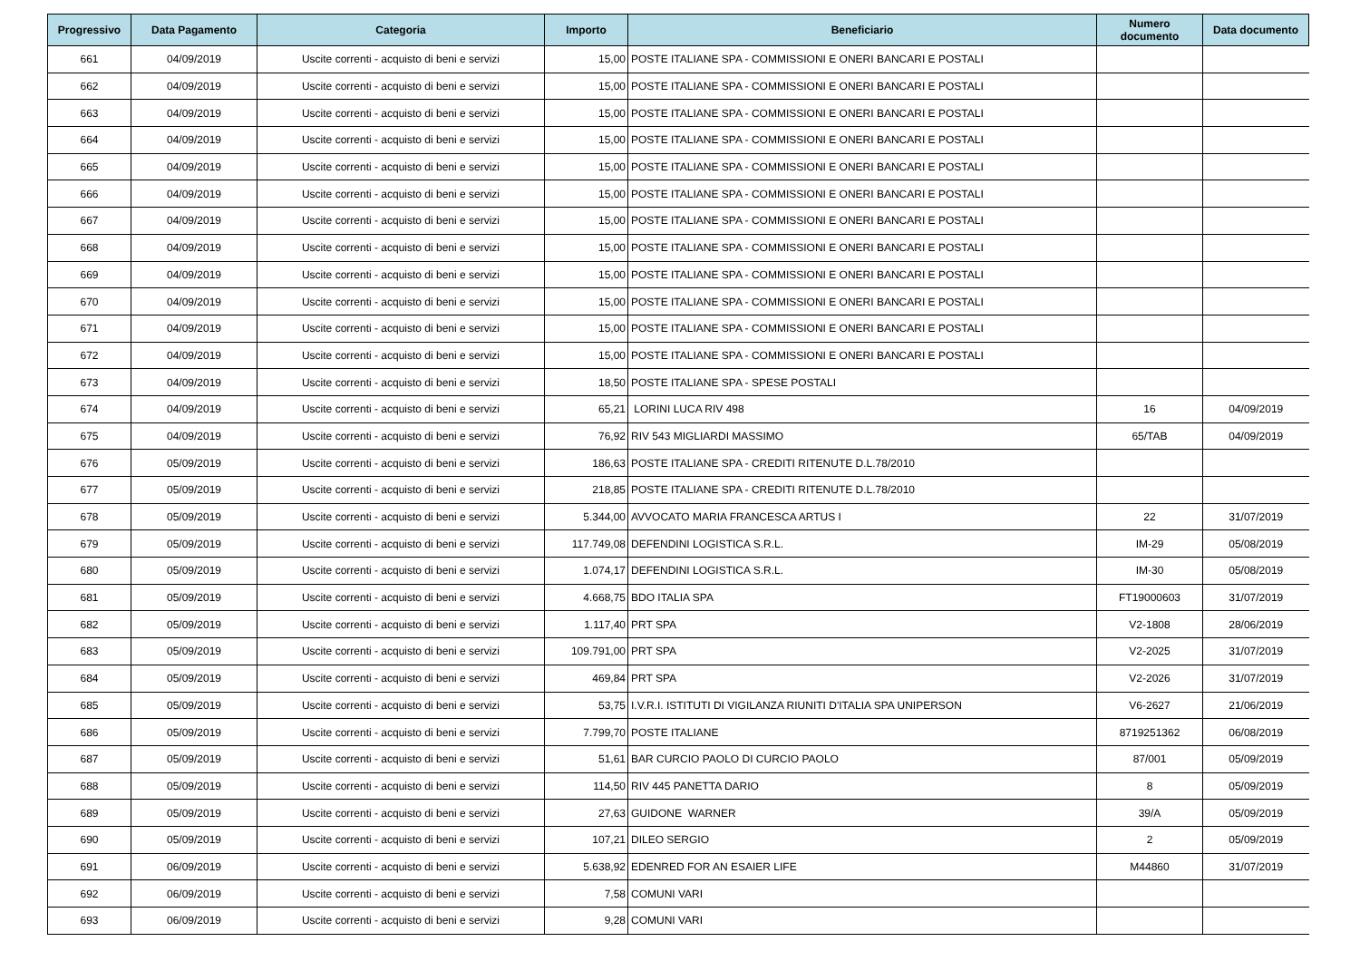| Progressivo | Data Pagamento | Categoria | Importo | Beneficiario | Numero documento | Data documento |
| --- | --- | --- | --- | --- | --- | --- |
| 661 | 04/09/2019 | Uscite correnti - acquisto di beni e servizi | 15,00 | POSTE ITALIANE SPA - COMMISSIONI E ONERI BANCARI E POSTALI | | |
| 662 | 04/09/2019 | Uscite correnti - acquisto di beni e servizi | 15,00 | POSTE ITALIANE SPA - COMMISSIONI E ONERI BANCARI E POSTALI | | |
| 663 | 04/09/2019 | Uscite correnti - acquisto di beni e servizi | 15,00 | POSTE ITALIANE SPA - COMMISSIONI E ONERI BANCARI E POSTALI | | |
| 664 | 04/09/2019 | Uscite correnti - acquisto di beni e servizi | 15,00 | POSTE ITALIANE SPA - COMMISSIONI E ONERI BANCARI E POSTALI | | |
| 665 | 04/09/2019 | Uscite correnti - acquisto di beni e servizi | 15,00 | POSTE ITALIANE SPA - COMMISSIONI E ONERI BANCARI E POSTALI | | |
| 666 | 04/09/2019 | Uscite correnti - acquisto di beni e servizi | 15,00 | POSTE ITALIANE SPA - COMMISSIONI E ONERI BANCARI E POSTALI | | |
| 667 | 04/09/2019 | Uscite correnti - acquisto di beni e servizi | 15,00 | POSTE ITALIANE SPA - COMMISSIONI E ONERI BANCARI E POSTALI | | |
| 668 | 04/09/2019 | Uscite correnti - acquisto di beni e servizi | 15,00 | POSTE ITALIANE SPA - COMMISSIONI E ONERI BANCARI E POSTALI | | |
| 669 | 04/09/2019 | Uscite correnti - acquisto di beni e servizi | 15,00 | POSTE ITALIANE SPA - COMMISSIONI E ONERI BANCARI E POSTALI | | |
| 670 | 04/09/2019 | Uscite correnti - acquisto di beni e servizi | 15,00 | POSTE ITALIANE SPA - COMMISSIONI E ONERI BANCARI E POSTALI | | |
| 671 | 04/09/2019 | Uscite correnti - acquisto di beni e servizi | 15,00 | POSTE ITALIANE SPA - COMMISSIONI E ONERI BANCARI E POSTALI | | |
| 672 | 04/09/2019 | Uscite correnti - acquisto di beni e servizi | 15,00 | POSTE ITALIANE SPA - COMMISSIONI E ONERI BANCARI E POSTALI | | |
| 673 | 04/09/2019 | Uscite correnti - acquisto di beni e servizi | 18,50 | POSTE ITALIANE SPA - SPESE POSTALI | | |
| 674 | 04/09/2019 | Uscite correnti - acquisto di beni e servizi | 65,21 | LORINI LUCA RIV 498 | 16 | 04/09/2019 |
| 675 | 04/09/2019 | Uscite correnti - acquisto di beni e servizi | 76,92 | RIV 543 MIGLIARDI MASSIMO | 65/TAB | 04/09/2019 |
| 676 | 05/09/2019 | Uscite correnti - acquisto di beni e servizi | 186,63 | POSTE ITALIANE SPA - CREDITI RITENUTE D.L.78/2010 | | |
| 677 | 05/09/2019 | Uscite correnti - acquisto di beni e servizi | 218,85 | POSTE ITALIANE SPA - CREDITI RITENUTE D.L.78/2010 | | |
| 678 | 05/09/2019 | Uscite correnti - acquisto di beni e servizi | 5.344,00 | AVVOCATO MARIA FRANCESCA ARTUS I | 22 | 31/07/2019 |
| 679 | 05/09/2019 | Uscite correnti - acquisto di beni e servizi | 117.749,08 | DEFENDINI LOGISTICA S.R.L. | IM-29 | 05/08/2019 |
| 680 | 05/09/2019 | Uscite correnti - acquisto di beni e servizi | 1.074,17 | DEFENDINI LOGISTICA S.R.L. | IM-30 | 05/08/2019 |
| 681 | 05/09/2019 | Uscite correnti - acquisto di beni e servizi | 4.668,75 | BDO ITALIA SPA | FT19000603 | 31/07/2019 |
| 682 | 05/09/2019 | Uscite correnti - acquisto di beni e servizi | 1.117,40 | PRT SPA | V2-1808 | 28/06/2019 |
| 683 | 05/09/2019 | Uscite correnti - acquisto di beni e servizi | 109.791,00 | PRT SPA | V2-2025 | 31/07/2019 |
| 684 | 05/09/2019 | Uscite correnti - acquisto di beni e servizi | 469,84 | PRT SPA | V2-2026 | 31/07/2019 |
| 685 | 05/09/2019 | Uscite correnti - acquisto di beni e servizi | 53,75 | I.V.R.I. ISTITUTI DI VIGILANZA RIUNITI D'ITALIA SPA UNIPERSON | V6-2627 | 21/06/2019 |
| 686 | 05/09/2019 | Uscite correnti - acquisto di beni e servizi | 7.799,70 | POSTE ITALIANE | 8719251362 | 06/08/2019 |
| 687 | 05/09/2019 | Uscite correnti - acquisto di beni e servizi | 51,61 | BAR CURCIO PAOLO DI CURCIO PAOLO | 87/001 | 05/09/2019 |
| 688 | 05/09/2019 | Uscite correnti - acquisto di beni e servizi | 114,50 | RIV 445 PANETTA DARIO | 8 | 05/09/2019 |
| 689 | 05/09/2019 | Uscite correnti - acquisto di beni e servizi | 27,63 | GUIDONE WARNER | 39/A | 05/09/2019 |
| 690 | 05/09/2019 | Uscite correnti - acquisto di beni e servizi | 107,21 | DILEO SERGIO | 2 | 05/09/2019 |
| 691 | 06/09/2019 | Uscite correnti - acquisto di beni e servizi | 5.638,92 | EDENRED FOR AN ESAIER LIFE | M44860 | 31/07/2019 |
| 692 | 06/09/2019 | Uscite correnti - acquisto di beni e servizi | 7,58 | COMUNI VARI | | |
| 693 | 06/09/2019 | Uscite correnti - acquisto di beni e servizi | 9,28 | COMUNI VARI | | |